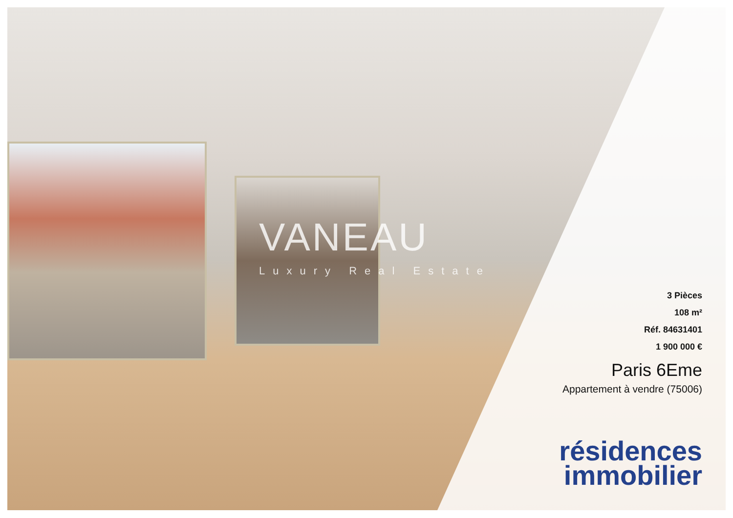VANEAU
Luxury Real Estate
3 Pièces
108 m²
Réf. 84631401
1 900 000 €
Paris 6Eme
Appartement à vendre (75006)
résidences
immobilier